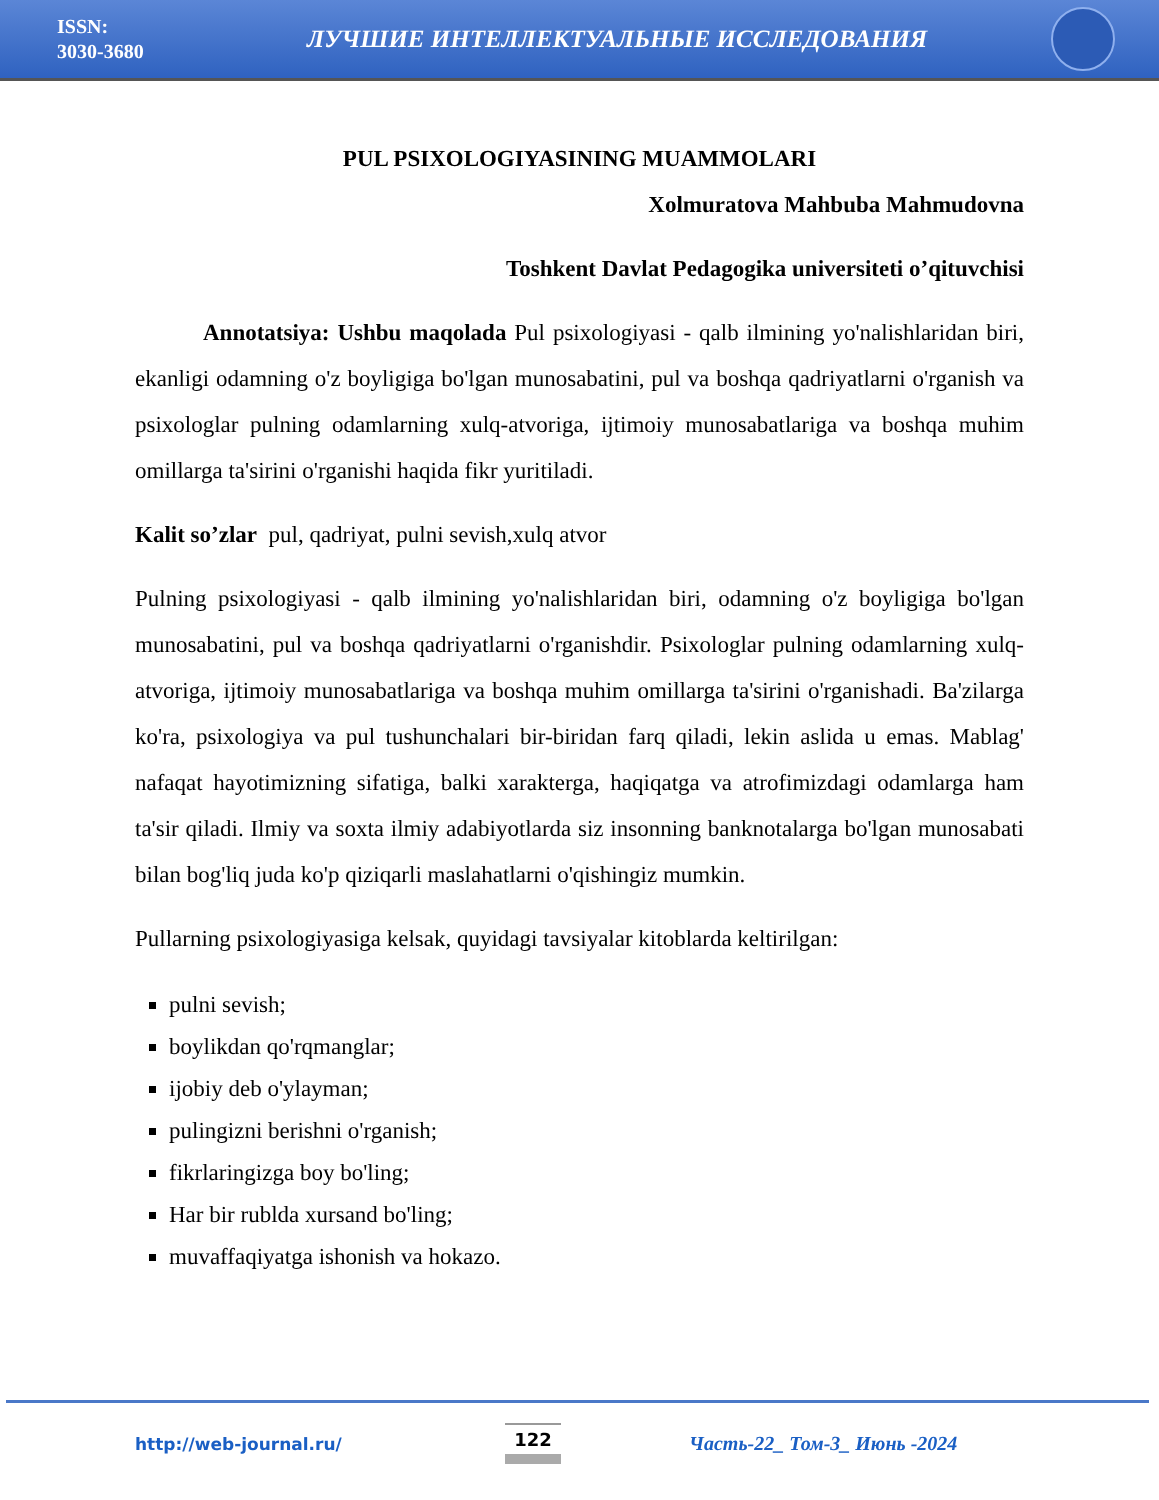ISSN:
3030-3680
ЛУЧШИЕ ИНТЕЛЛЕКТУАЛЬНЫЕ ИССЛЕДОВАНИЯ
PUL PSIXOLOGIYASINING MUAMMOLARI
Xolmuratova Mahbuba Mahmudovna
Toshkent Davlat Pedagogika universiteti o’qituvchisi
Annotatsiya: Ushbu maqolada Pul psixologiyasi - qalb ilmining yo'nalishlaridan biri, ekanligi odamning o'z boyligiga bo'lgan munosabatini, pul va boshqa qadriyatlarni o'rganish va psixologlar pulning odamlarning xulq-atvoriga, ijtimoiy munosabatlariga va boshqa muhim omillarga ta'sirini o'rganishi haqida fikr yuritiladi.
Kalit so’zlar pul, qadriyat, pulni sevish,xulq atvor
Pulning psixologiyasi - qalb ilmining yo'nalishlaridan biri, odamning o'z boyligiga bo'lgan munosabatini, pul va boshqa qadriyatlarni o'rganishdir. Psixologlar pulning odamlarning xulq-atvoriga, ijtimoiy munosabatlariga va boshqa muhim omillarga ta'sirini o'rganishadi. Ba'zilarga ko'ra, psixologiya va pul tushunchalari bir-biridan farq qiladi, lekin aslida u emas. Mablag' nafaqat hayotimizning sifatiga, balki xarakterga, haqiqatga va atrofimizdagi odamlarga ham ta'sir qiladi. Ilmiy va soxta ilmiy adabiyotlarda siz insonning banknotalarga bo'lgan munosabati bilan bog'liq juda ko'p qiziqarli maslahatlarni o'qishingiz mumkin.
Pullarning psixologiyasiga kelsak, quyidagi tavsiyalar kitoblarda keltirilgan:
pulni sevish;
boylikdan qo'rqmanglar;
ijobiy deb o'ylayman;
pulingizni berishni o'rganish;
fikrlaringizga boy bo'ling;
Har bir rublda xursand bo'ling;
muvaffaqiyatga ishonish va hokazo.
http://web-journal.ru/
122
Часть-22_ Том-3_ Июнь -2024